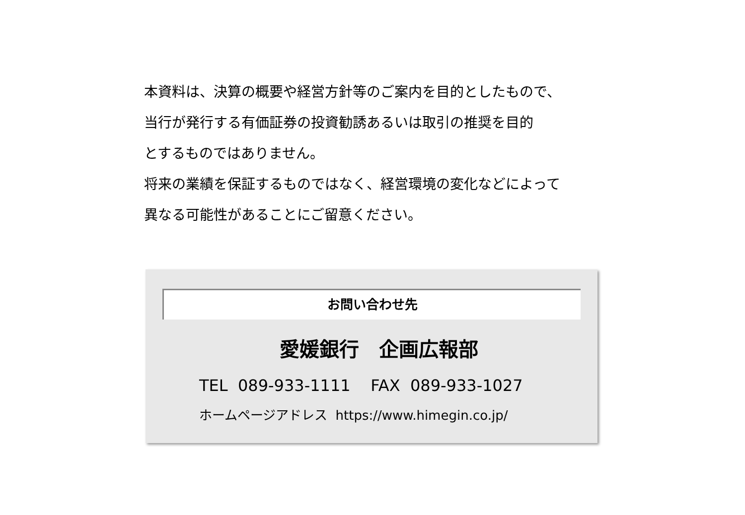本資料は、決算の概要や経営方針等のご案内を目的としたもので、
当行が発行する有価証券の投資勧誘あるいは取引の推奨を目的
とするものではありません。
将来の業績を保証するものではなく、経営環境の変化などによって
異なる可能性があることにご留意ください。
お問い合わせ先
愛媛銀行　企画広報部
TEL 089-933-1111 FAX 089-933-1027
ホームページアドレス https://www.himegin.co.jp/